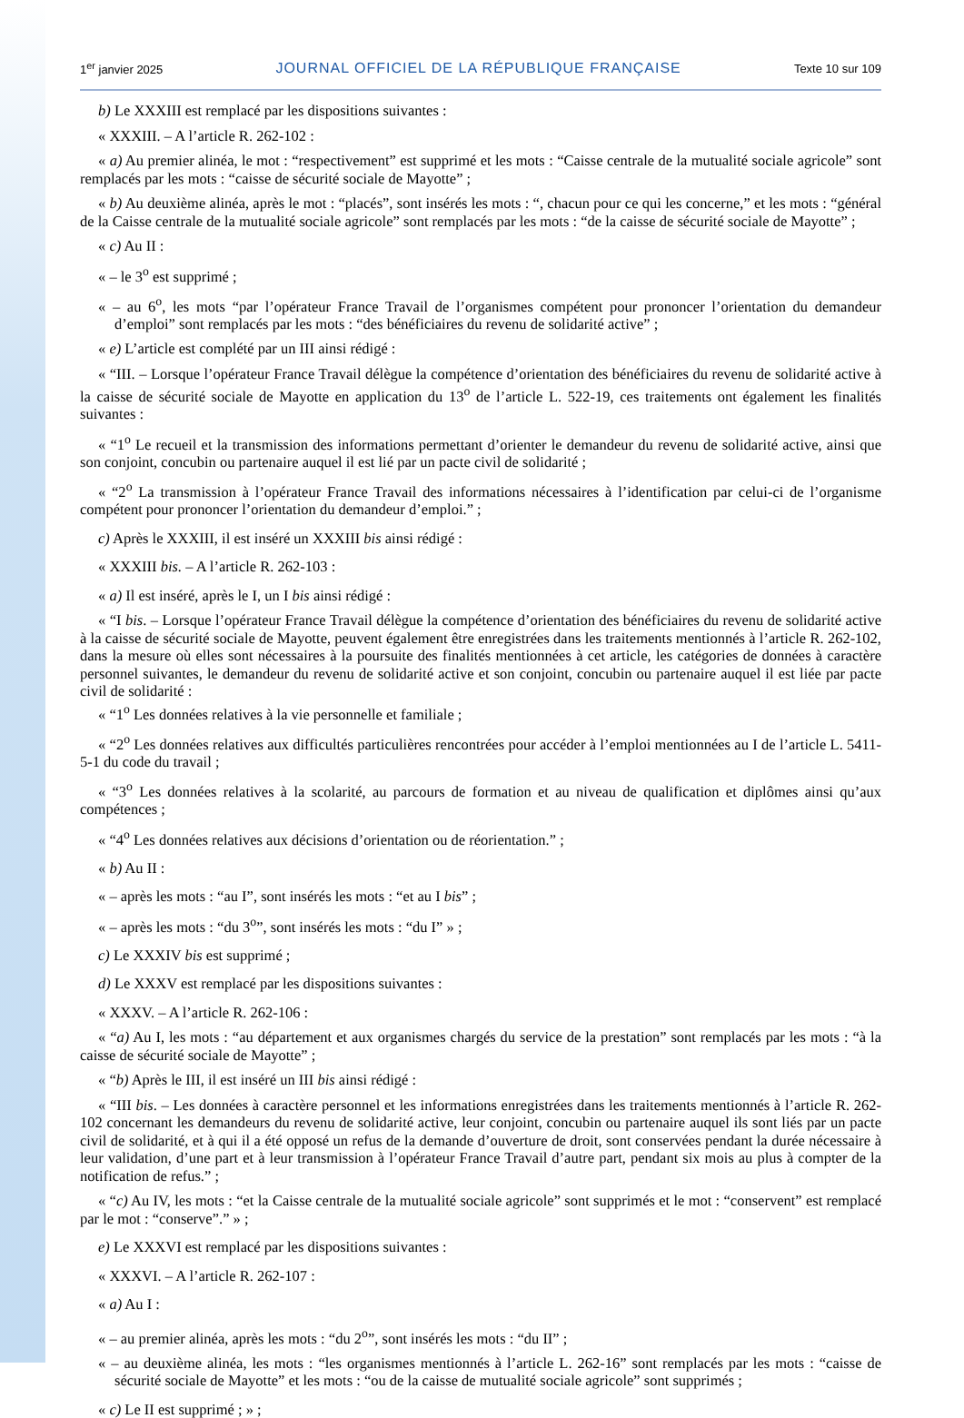1<sup>er</sup> janvier 2025 JOURNAL OFFICIEL DE LA RÉPUBLIQUE FRANÇAISE Texte 10 sur 109
b) Le XXXIII est remplacé par les dispositions suivantes :
« XXXIII. – A l’article R. 262-102 :
« a) Au premier alinéa, le mot : “respectivement” est supprimé et les mots : “Caisse centrale de la mutualité sociale agricole” sont remplacés par les mots : “caisse de sécurité sociale de Mayotte” ;
« b) Au deuxième alinéa, après le mot : “placés”, sont insérés les mots : “, chacun pour ce qui les concerne,” et les mots : “général de la Caisse centrale de la mutualité sociale agricole” sont remplacés par les mots : “de la caisse de sécurité sociale de Mayotte” ;
« c) Au II :
« – le 3<sup>o</sup> est supprimé ;
« – au 6<sup>o</sup>, les mots “par l’opérateur France Travail de l’organismes compétent pour prononcer l’orientation du demandeur d’emploi” sont remplacés par les mots : “des bénéficiaires du revenu de solidarité active” ;
« e) L’article est complété par un III ainsi rédigé :
« “III. – Lorsque l’opérateur France Travail délègue la compétence d’orientation des bénéficiaires du revenu de solidarité active à la caisse de sécurité sociale de Mayotte en application du 13<sup>o</sup> de l’article L. 522-19, ces traitements ont également les finalités suivantes :
« “1<sup>o</sup> Le recueil et la transmission des informations permettant d’orienter le demandeur du revenu de solidarité active, ainsi que son conjoint, concubin ou partenaire auquel il est lié par un pacte civil de solidarité ;
« “2<sup>o</sup> La transmission à l’opérateur France Travail des informations nécessaires à l’identification par celui-ci de l’organisme compétent pour prononcer l’orientation du demandeur d’emploi.” ;
c) Après le XXXIII, il est inséré un XXXIII bis ainsi rédigé :
« XXXIII bis. – A l’article R. 262-103 :
« a) Il est inséré, après le I, un I bis ainsi rédigé :
« “I bis. – Lorsque l’opérateur France Travail délègue la compétence d’orientation des bénéficiaires du revenu de solidarité active à la caisse de sécurité sociale de Mayotte, peuvent également être enregistrées dans les traitements mentionnés à l’article R. 262-102, dans la mesure où elles sont nécessaires à la poursuite des finalités mentionnées à cet article, les catégories de données à caractère personnel suivantes, le demandeur du revenu de solidarité active et son conjoint, concubin ou partenaire auquel il est liée par pacte civil de solidarité :
« “1<sup>o</sup> Les données relatives à la vie personnelle et familiale ;
« “2<sup>o</sup> Les données relatives aux difficultés particulières rencontrées pour accéder à l’emploi mentionnées au I de l’article L. 5411-5-1 du code du travail ;
« “3<sup>o</sup> Les données relatives à la scolarité, au parcours de formation et au niveau de qualification et diplômes ainsi qu’aux compétences ;
« “4<sup>o</sup> Les données relatives aux décisions d’orientation ou de réorientation.” ;
« b) Au II :
« – après les mots : “au I”, sont insérés les mots : “et au I bis” ;
« – après les mots : “du 3<sup>o</sup>”, sont insérés les mots : “du I” » ;
c) Le XXXIV bis est supprimé ;
d) Le XXXV est remplacé par les dispositions suivantes :
« XXXV. – A l’article R. 262-106 :
« “a) Au I, les mots : “au département et aux organismes chargés du service de la prestation” sont remplacés par les mots : “à la caisse de sécurité sociale de Mayotte” ;
« “b) Après le III, il est inséré un III bis ainsi rédigé :
« “III bis. – Les données à caractère personnel et les informations enregistrées dans les traitements mentionnés à l’article R. 262-102 concernant les demandeurs du revenu de solidarité active, leur conjoint, concubin ou partenaire auquel ils sont liés par un pacte civil de solidarité, et à qui il a été opposé un refus de la demande d’ouverture de droit, sont conservées pendant la durée nécessaire à leur validation, d’une part et à leur transmission à l’opérateur France Travail d’autre part, pendant six mois au plus à compter de la notification de refus.” ;
« “c) Au IV, les mots : “et la Caisse centrale de la mutualité sociale agricole” sont supprimés et le mot : “conservent” est remplacé par le mot : “conserve”.” » ;
e) Le XXXVI est remplacé par les dispositions suivantes :
« XXXVI. – A l’article R. 262-107 :
« a) Au I :
« – au premier alinéa, après les mots : “du 2<sup>o</sup>”, sont insérés les mots : “du II” ;
« – au deuxième alinéa, les mots : “les organismes mentionnés à l’article L. 262-16” sont remplacés par les mots : “caisse de sécurité sociale de Mayotte” et les mots : “ou de la caisse de mutualité sociale agricole” sont supprimés ;
« c) Le II est supprimé ; » ;